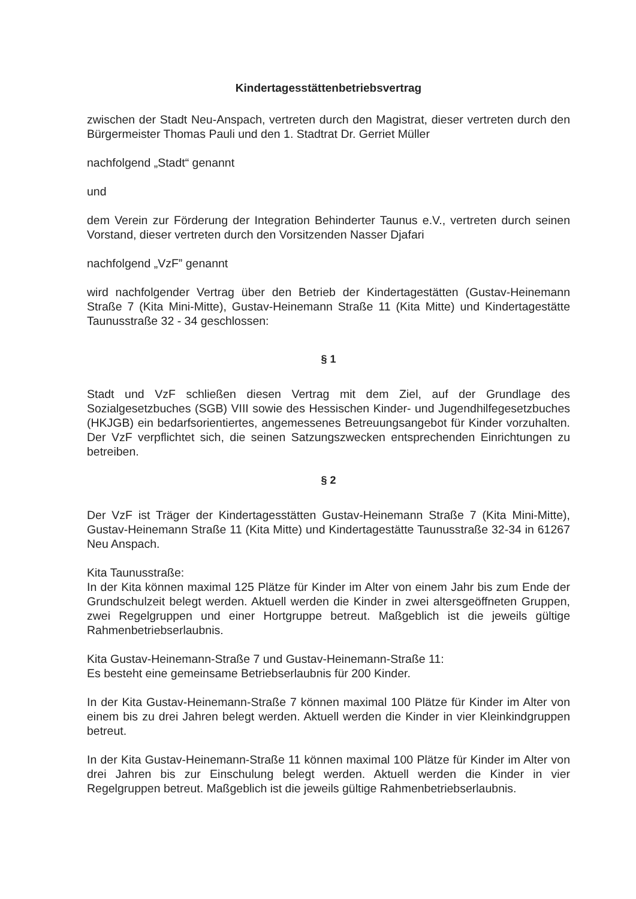Kindertagesstättenbetriebsvertrag
zwischen der Stadt Neu-Anspach, vertreten durch den Magistrat, dieser vertreten durch den Bürgermeister Thomas Pauli und den 1. Stadtrat Dr. Gerriet Müller
nachfolgend „Stadt“ genannt
und
dem Verein zur Förderung der Integration Behinderter Taunus e.V., vertreten durch seinen Vorstand, dieser vertreten durch den Vorsitzenden Nasser Djafari
nachfolgend „VzF” genannt
wird nachfolgender Vertrag über den Betrieb der Kindertagestätten (Gustav-Heinemann Straße 7 (Kita Mini-Mitte), Gustav-Heinemann Straße 11 (Kita Mitte) und Kindertagestätte Taunusstraße 32 - 34 geschlossen:
§ 1
Stadt und VzF schließen diesen Vertrag mit dem Ziel, auf der Grundlage des Sozialgesetzbuches (SGB) VIII sowie des Hessischen Kinder- und Jugendhilfegesetzbuches (HKJGB) ein bedarfsorientiertes, angemessenes Betreuungsangebot für Kinder vorzuhalten. Der VzF verpflichtet sich, die seinen Satzungszwecken entsprechenden Einrichtungen zu betreiben.
§ 2
Der VzF ist Träger der Kindertagesstätten Gustav-Heinemann Straße 7 (Kita Mini-Mitte), Gustav-Heinemann Straße 11 (Kita Mitte) und Kindertagestätte Taunusstraße 32-34 in 61267 Neu Anspach.
Kita Taunusstraße:
In der Kita können maximal 125 Plätze für Kinder im Alter von einem Jahr bis zum Ende der Grundschulzeit belegt werden. Aktuell werden die Kinder in zwei altersgeöffneten Gruppen, zwei Regelgruppen und einer Hortgruppe betreut. Maßgeblich ist die jeweils gültige Rahmenbetriebserlaubnis.
Kita Gustav-Heinemann-Straße 7 und Gustav-Heinemann-Straße 11:
Es besteht eine gemeinsame Betriebserlaubnis für 200 Kinder.
In der Kita Gustav-Heinemann-Straße 7 können maximal 100 Plätze für Kinder im Alter von einem bis zu drei Jahren belegt werden. Aktuell werden die Kinder in vier Kleinkindgruppen betreut.
In der Kita Gustav-Heinemann-Straße 11 können maximal 100 Plätze für Kinder im Alter von drei Jahren bis zur Einschulung belegt werden. Aktuell werden die Kinder in vier Regelgruppen betreut. Maßgeblich ist die jeweils gültige Rahmenbetriebserlaubnis.